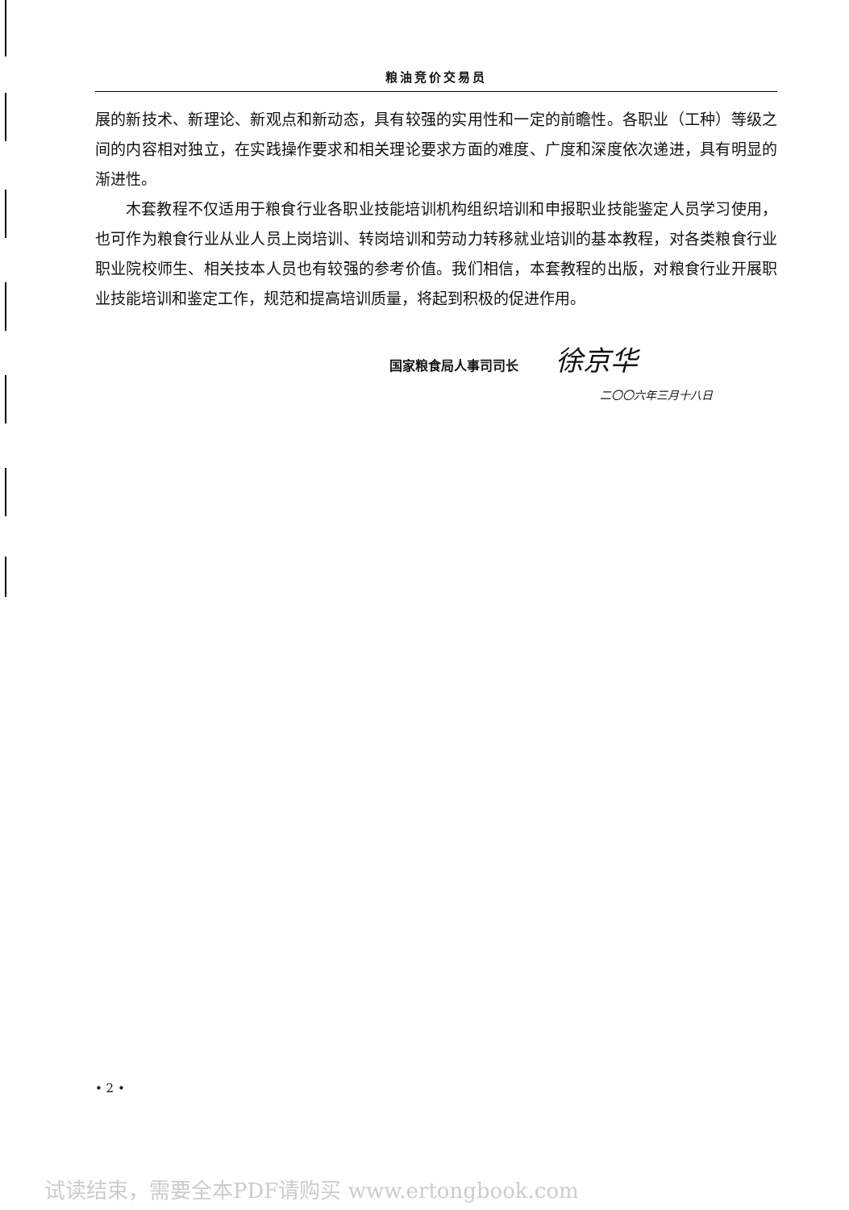粮油竞价交易员
展的新技术、新理论、新观点和新动态，具有较强的实用性和一定的前瞻性。各职业（工种）等级之间的内容相对独立，在实践操作要求和相关理论要求方面的难度、广度和深度依次递进，具有明显的渐进性。
木套教程不仅适用于粮食行业各职业技能培训机构组织培训和申报职业技能鉴定人员学习使用，也可作为粮食行业从业人员上岗培训、转岗培训和劳动力转移就业培训的基本教程，对各类粮食行业职业院校师生、相关技本人员也有较强的参考价值。我们相信，本套教程的出版，对粮食行业开展职业技能培训和鉴定工作，规范和提高培训质量，将起到积极的促进作用。
国家粮食局人事司司长 徐京华
二〇〇六年三月十八日
• 2 •
试读结束，需要全本PDF请购买 www.ertongbook.com